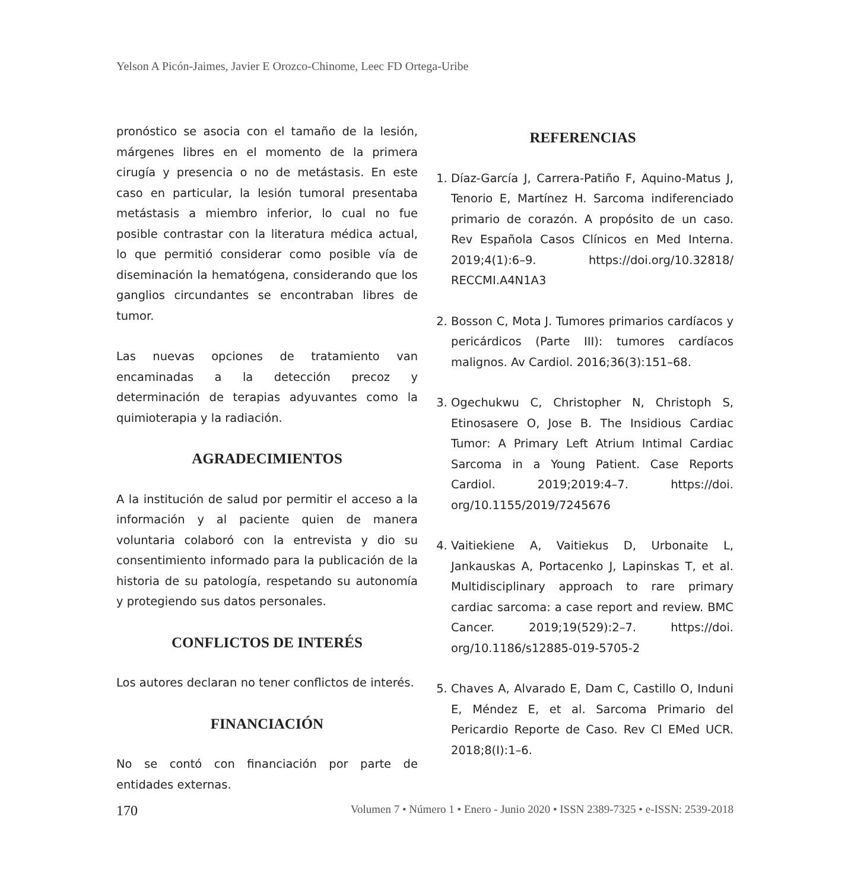Yelson A Picón-Jaimes, Javier E Orozco-Chinome, Leec FD Ortega-Uribe
pronóstico se asocia con el tamaño de la lesión, márgenes libres en el momento de la primera cirugía y presencia o no de metástasis. En este caso en particular, la lesión tumoral presentaba metástasis a miembro inferior, lo cual no fue posible contrastar con la literatura médica actual, lo que permitió considerar como posible vía de diseminación la hematógena, considerando que los ganglios circundantes se encontraban libres de tumor.
Las nuevas opciones de tratamiento van encaminadas a la detección precoz y determinación de terapias adyuvantes como la quimioterapia y la radiación.
AGRADECIMIENTOS
A la institución de salud por permitir el acceso a la información y al paciente quien de manera voluntaria colaboró con la entrevista y dio su consentimiento informado para la publicación de la historia de su patología, respetando su autonomía y protegiendo sus datos personales.
CONFLICTOS DE INTERÉS
Los autores declaran no tener conflictos de interés.
FINANCIACIÓN
No se contó con financiación por parte de entidades externas.
REFERENCIAS
1. Díaz-García J, Carrera-Patiño F, Aquino-Matus J, Tenorio E, Martínez H. Sarcoma indiferenciado primario de corazón. A propósito de un caso. Rev Española Casos Clínicos en Med Interna. 2019;4(1):6–9. https://doi.org/10.32818/ RECCMI.A4N1A3
2. Bosson C, Mota J. Tumores primarios cardíacos y pericárdicos (Parte III): tumores cardíacos malignos. Av Cardiol. 2016;36(3):151–68.
3. Ogechukwu C, Christopher N, Christoph S, Etinosasere O, Jose B. The Insidious Cardiac Tumor: A Primary Left Atrium Intimal Cardiac Sarcoma in a Young Patient. Case Reports Cardiol. 2019;2019:4–7. https://doi. org/10.1155/2019/7245676
4. Vaitiekiene A, Vaitiekus D, Urbonaite L, Jankauskas A, Portacenko J, Lapinskas T, et al. Multidisciplinary approach to rare primary cardiac sarcoma: a case report and review. BMC Cancer. 2019;19(529):2–7. https://doi. org/10.1186/s12885-019-5705-2
5. Chaves A, Alvarado E, Dam C, Castillo O, Induni E, Méndez E, et al. Sarcoma Primario del Pericardio Reporte de Caso. Rev Cl EMed UCR. 2018;8(I):1–6.
170 Volumen 7 • Número 1 • Enero - Junio 2020 • ISSN 2389-7325 • e-ISSN: 2539-2018